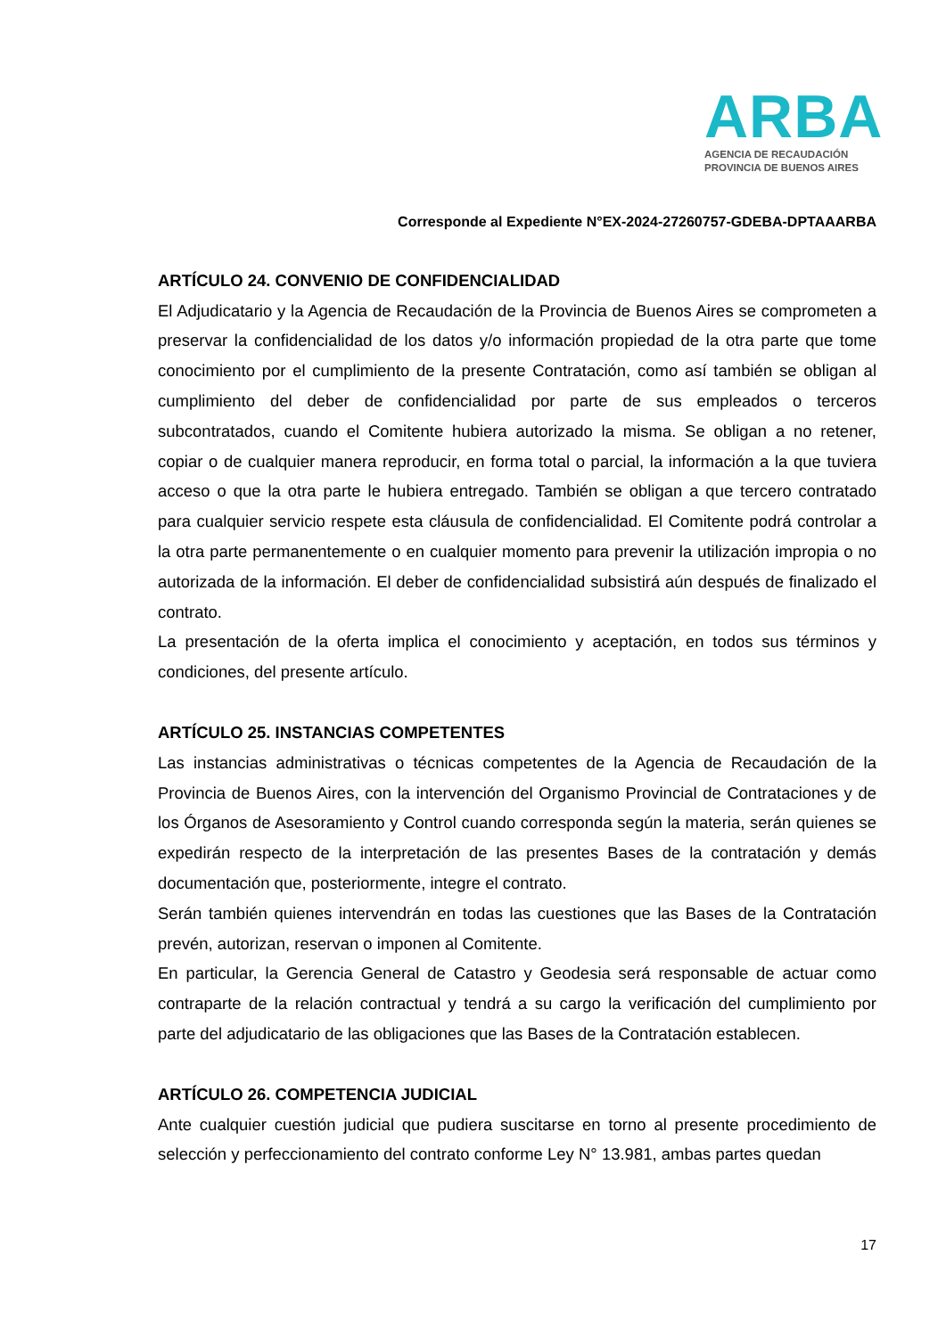ARBA
AGENCIA DE RECAUDACIÓN
PROVINCIA DE BUENOS AIRES
Corresponde al Expediente N°EX-2024-27260757-GDEBA-DPTAAARBA
ARTÍCULO 24. CONVENIO DE CONFIDENCIALIDAD
El Adjudicatario y la Agencia de Recaudación de la Provincia de Buenos Aires se comprometen a preservar la confidencialidad de los datos y/o información propiedad de la otra parte que tome conocimiento por el cumplimiento de la presente Contratación, como así también se obligan al cumplimiento del deber de confidencialidad por parte de sus empleados o terceros subcontratados, cuando el Comitente hubiera autorizado la misma. Se obligan a no retener, copiar o de cualquier manera reproducir, en forma total o parcial, la información a la que tuviera acceso o que la otra parte le hubiera entregado. También se obligan a que tercero contratado para cualquier servicio respete esta cláusula de confidencialidad. El Comitente podrá controlar a la otra parte permanentemente o en cualquier momento para prevenir la utilización impropia o no autorizada de la información. El deber de confidencialidad subsistirá aún después de finalizado el contrato.
La presentación de la oferta implica el conocimiento y aceptación, en todos sus términos y condiciones, del presente artículo.
ARTÍCULO 25. INSTANCIAS COMPETENTES
Las instancias administrativas o técnicas competentes de la Agencia de Recaudación de la Provincia de Buenos Aires, con la intervención del Organismo Provincial de Contrataciones y de los Órganos de Asesoramiento y Control cuando corresponda según la materia, serán quienes se expedirán respecto de la interpretación de las presentes Bases de la contratación y demás documentación que, posteriormente, integre el contrato.
Serán también quienes intervendrán en todas las cuestiones que las Bases de la Contratación prevén, autorizan, reservan o imponen al Comitente.
En particular, la Gerencia General de Catastro y Geodesia será responsable de actuar como contraparte de la relación contractual y tendrá a su cargo la verificación del cumplimiento por parte del adjudicatario de las obligaciones que las Bases de la Contratación establecen.
ARTÍCULO 26. COMPETENCIA JUDICIAL
Ante cualquier cuestión judicial que pudiera suscitarse en torno al presente procedimiento de selección y perfeccionamiento del contrato conforme Ley N° 13.981, ambas partes quedan
17